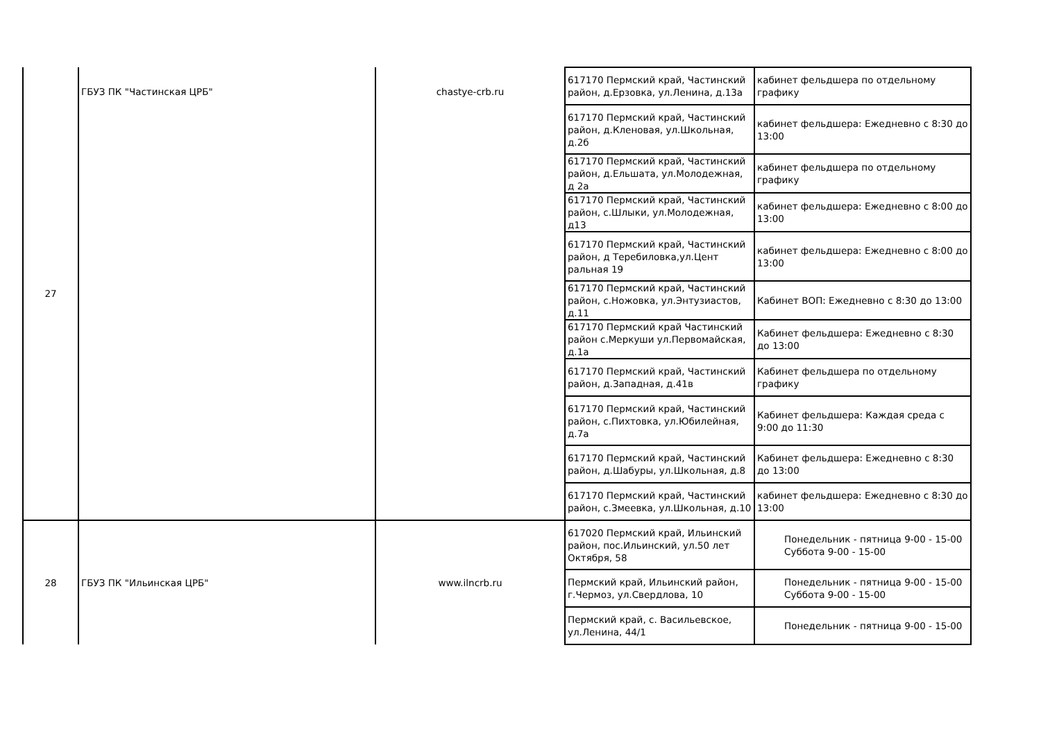| 27 | ГБУЗ ПК "Частинская ЦРБ" | chastye-crb.ru | 617170 Пермский край, Частинский район, д.Ерзовка, ул.Ленина, д.13а | кабинет фельдшера по отдельному графику |
| | | | 617170 Пермский край, Частинский район, д.Кленовая, ул.Школьная, д.2б | кабинет фельдшера: Ежедневно с 8:30 до 13:00 |
| | | | 617170 Пермский край, Частинский район, д.Ельшата, ул.Молодежная, д 2а | кабинет фельдшера по отдельному графику |
| | | | 617170 Пермский край, Частинский район, с.Шлыки, ул.Молодежная, д13 | кабинет фельдшера: Ежедневно с 8:00 до 13:00 |
| | | | 617170 Пермский край, Частинский район, д Теребиловка,ул.Цент ральная 19 | кабинет фельдшера: Ежедневно с 8:00 до 13:00 |
| | | | 617170 Пермский край, Частинский район, с.Ножовка, ул.Энтузиастов, д.11 | Кабинет ВОП: Ежедневно с 8:30 до 13:00 |
| | | | 617170 Пермский край Частинский район с.Меркуши ул.Первомайская, д.1а | Кабинет фельдшера: Ежедневно с 8:30 до 13:00 |
| | | | 617170 Пермский край, Частинский район, д.Западная, д.41в | Кабинет фельдшера по отдельному графику |
| | | | 617170 Пермский край, Частинский район, с.Пихтовка, ул.Юбилейная, д.7а | Кабинет фельдшера: Каждая среда с 9:00 до 11:30 |
| | | | 617170 Пермский край, Частинский район, д.Шабуры, ул.Школьная, д.8 | Кабинет фельдшера: Ежедневно с 8:30 до 13:00 |
| | | | 617170 Пермский край, Частинский район, с.Змеевка, ул.Школьная, д.10 | кабинет фельдшера: Ежедневно с 8:30 до 13:00 |
| 28 | ГБУЗ ПК "Ильинская ЦРБ" | www.ilncrb.ru | 617020 Пермский край, Ильинский район, пос.Ильинский, ул.50 лет Октября, 58 | Понедельник - пятница 9-00 - 15-00 Суббота 9-00 - 15-00 |
| | | | Пермский край, Ильинский район, г.Чермоз, ул.Свердлова, 10 | Понедельник - пятница 9-00 - 15-00 Суббота 9-00 - 15-00 |
| | | | Пермский край, с. Васильевское, ул.Ленина, 44/1 | Понедельник - пятница 9-00 - 15-00 |